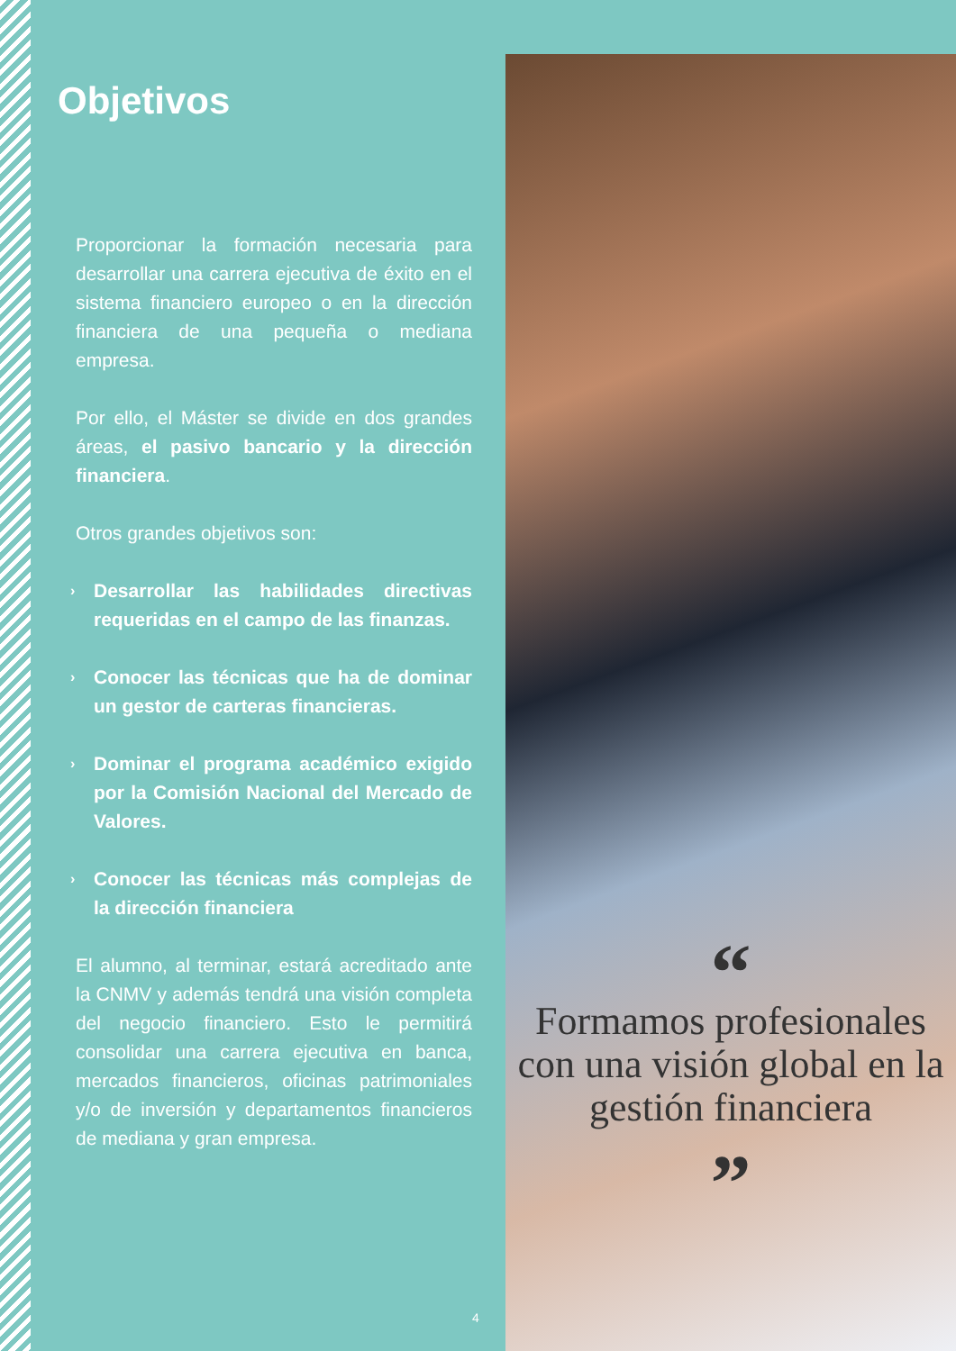Objetivos
Proporcionar la formación necesaria para desarrollar una carrera ejecutiva de éxito en el sistema financiero europeo o en la dirección financiera de una pequeña o mediana empresa.
Por ello, el Máster se divide en dos grandes áreas, el pasivo bancario y la dirección financiera.
Otros grandes objetivos son:
› Desarrollar las habilidades directivas requeridas en el campo de las finanzas.
› Conocer las técnicas que ha de dominar un gestor de carteras financieras.
› Dominar el programa académico exigido por la Comisión Nacional del Mercado de Valores.
› Conocer las técnicas más complejas de la dirección financiera
El alumno, al terminar, estará acreditado ante la CNMV y además tendrá una visión completa del negocio financiero. Esto le permitirá consolidar una carrera ejecutiva en banca, mercados financieros, oficinas patrimoniales y/o de inversión y departamentos financieros de mediana y gran empresa.
4
“
Formamos profesionales con una visión global en la gestión financiera
”